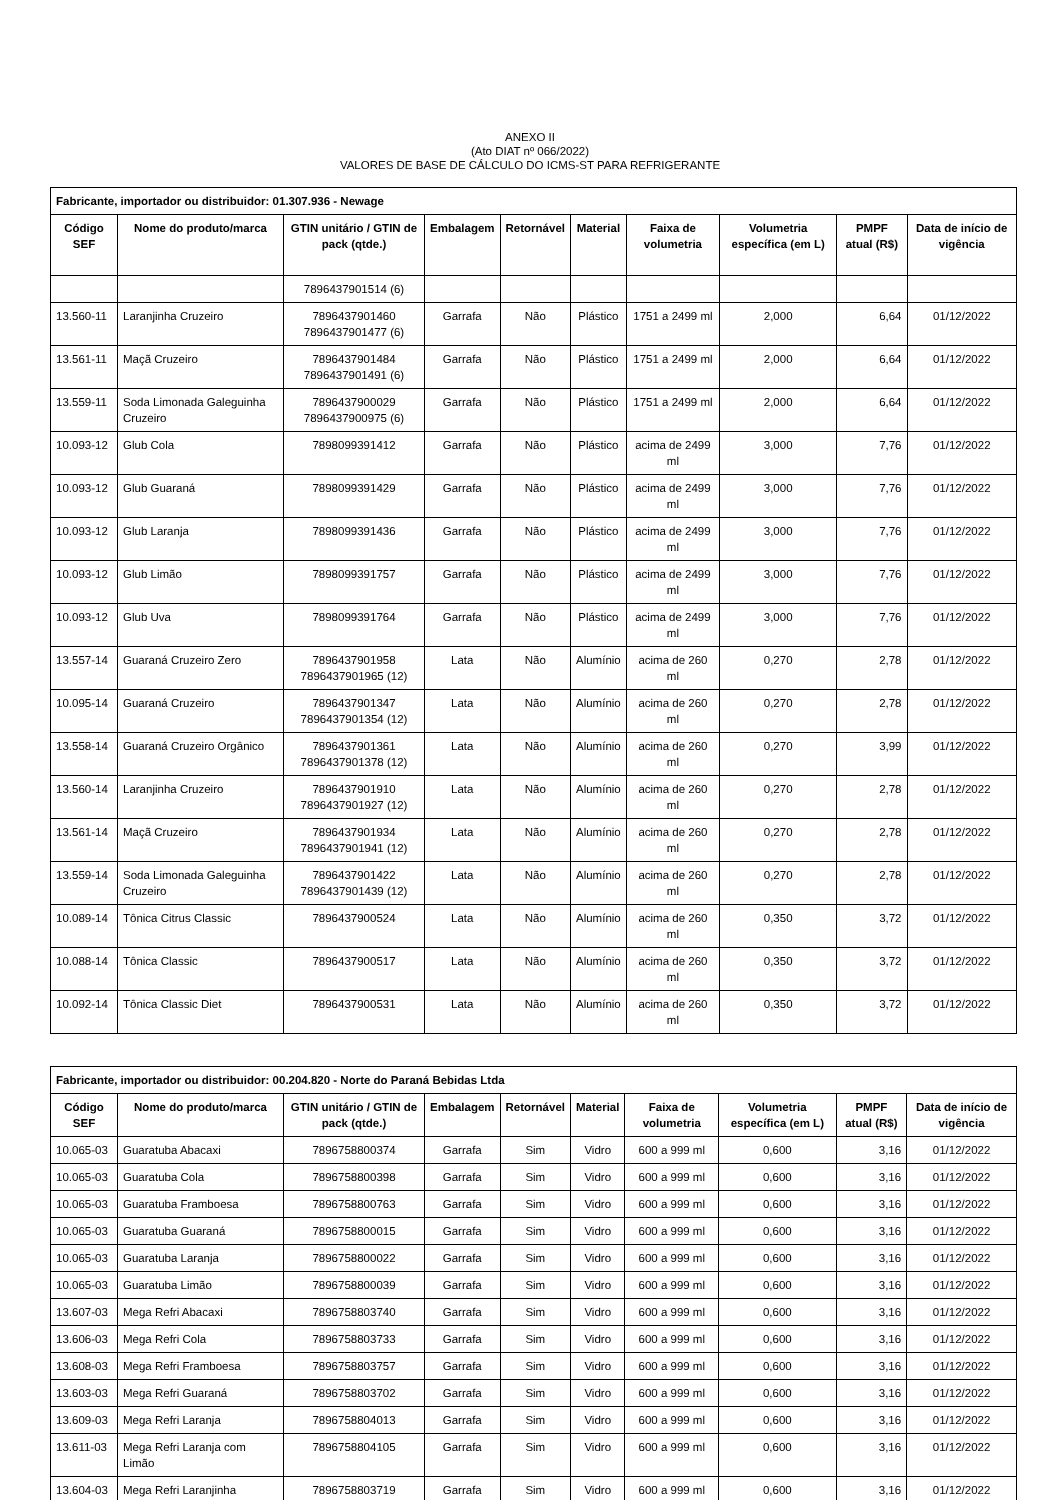ANEXO II
(Ato DIAT nº 066/2022)
VALORES DE BASE DE CÁLCULO DO ICMS-ST PARA REFRIGERANTE
| Fabricante, importador ou distribuidor: 01.307.936 - Newage | | | | | | | | | |
| --- | --- | --- | --- | --- | --- | --- | --- | --- | --- |
| Código SEF | Nome do produto/marca | GTIN unitário / GTIN de pack (qtde.) | Embalagem | Retornável | Material | Faixa de volumetria | Volumetria específica (em L) | PMPF atual (R$) | Data de início de vigência |
| | | 7896437901514 (6) | | | | | | | |
| 13.560-11 | Laranjinha Cruzeiro | 7896437901460 7896437901477 (6) | Garrafa | Não | Plástico | 1751 a 2499 ml | 2,000 | 6,64 | 01/12/2022 |
| 13.561-11 | Maçã Cruzeiro | 7896437901484 7896437901491 (6) | Garrafa | Não | Plástico | 1751 a 2499 ml | 2,000 | 6,64 | 01/12/2022 |
| 13.559-11 | Soda Limonada Galeguinha Cruzeiro | 7896437900029 7896437900975 (6) | Garrafa | Não | Plástico | 1751 a 2499 ml | 2,000 | 6,64 | 01/12/2022 |
| 10.093-12 | Glub Cola | 7898099391412 | Garrafa | Não | Plástico | acima de 2499 ml | 3,000 | 7,76 | 01/12/2022 |
| 10.093-12 | Glub Guaraná | 7898099391429 | Garrafa | Não | Plástico | acima de 2499 ml | 3,000 | 7,76 | 01/12/2022 |
| 10.093-12 | Glub Laranja | 7898099391436 | Garrafa | Não | Plástico | acima de 2499 ml | 3,000 | 7,76 | 01/12/2022 |
| 10.093-12 | Glub Limão | 7898099391757 | Garrafa | Não | Plástico | acima de 2499 ml | 3,000 | 7,76 | 01/12/2022 |
| 10.093-12 | Glub Uva | 7898099391764 | Garrafa | Não | Plástico | acima de 2499 ml | 3,000 | 7,76 | 01/12/2022 |
| 13.557-14 | Guaraná Cruzeiro Zero | 7896437901958 7896437901965 (12) | Lata | Não | Alumínio | acima de 260 ml | 0,270 | 2,78 | 01/12/2022 |
| 10.095-14 | Guaraná Cruzeiro | 7896437901347 7896437901354 (12) | Lata | Não | Alumínio | acima de 260 ml | 0,270 | 2,78 | 01/12/2022 |
| 13.558-14 | Guaraná Cruzeiro Orgânico | 7896437901361 7896437901378 (12) | Lata | Não | Alumínio | acima de 260 ml | 0,270 | 3,99 | 01/12/2022 |
| 13.560-14 | Laranjinha Cruzeiro | 7896437901910 7896437901927 (12) | Lata | Não | Alumínio | acima de 260 ml | 0,270 | 2,78 | 01/12/2022 |
| 13.561-14 | Maçã Cruzeiro | 7896437901934 7896437901941 (12) | Lata | Não | Alumínio | acima de 260 ml | 0,270 | 2,78 | 01/12/2022 |
| 13.559-14 | Soda Limonada Galeguinha Cruzeiro | 7896437901422 7896437901439 (12) | Lata | Não | Alumínio | acima de 260 ml | 0,270 | 2,78 | 01/12/2022 |
| 10.089-14 | Tônica Citrus Classic | 7896437900524 | Lata | Não | Alumínio | acima de 260 ml | 0,350 | 3,72 | 01/12/2022 |
| 10.088-14 | Tônica Classic | 7896437900517 | Lata | Não | Alumínio | acima de 260 ml | 0,350 | 3,72 | 01/12/2022 |
| 10.092-14 | Tônica Classic Diet | 7896437900531 | Lata | Não | Alumínio | acima de 260 ml | 0,350 | 3,72 | 01/12/2022 |
| Fabricante, importador ou distribuidor: 00.204.820 - Norte do Paraná Bebidas Ltda | | | | | | | | | |
| --- | --- | --- | --- | --- | --- | --- | --- | --- | --- |
| Código SEF | Nome do produto/marca | GTIN unitário / GTIN de pack (qtde.) | Embalagem | Retornável | Material | Faixa de volumetria | Volumetria específica (em L) | PMPF atual (R$) | Data de início de vigência |
| 10.065-03 | Guaratuba Abacaxi | 7896758800374 | Garrafa | Sim | Vidro | 600 a 999 ml | 0,600 | 3,16 | 01/12/2022 |
| 10.065-03 | Guaratuba Cola | 7896758800398 | Garrafa | Sim | Vidro | 600 a 999 ml | 0,600 | 3,16 | 01/12/2022 |
| 10.065-03 | Guaratuba Framboesa | 7896758800763 | Garrafa | Sim | Vidro | 600 a 999 ml | 0,600 | 3,16 | 01/12/2022 |
| 10.065-03 | Guaratuba Guaraná | 7896758800015 | Garrafa | Sim | Vidro | 600 a 999 ml | 0,600 | 3,16 | 01/12/2022 |
| 10.065-03 | Guaratuba Laranja | 7896758800022 | Garrafa | Sim | Vidro | 600 a 999 ml | 0,600 | 3,16 | 01/12/2022 |
| 10.065-03 | Guaratuba Limão | 7896758800039 | Garrafa | Sim | Vidro | 600 a 999 ml | 0,600 | 3,16 | 01/12/2022 |
| 13.607-03 | Mega Refri Abacaxi | 7896758803740 | Garrafa | Sim | Vidro | 600 a 999 ml | 0,600 | 3,16 | 01/12/2022 |
| 13.606-03 | Mega Refri Cola | 7896758803733 | Garrafa | Sim | Vidro | 600 a 999 ml | 0,600 | 3,16 | 01/12/2022 |
| 13.608-03 | Mega Refri Framboesa | 7896758803757 | Garrafa | Sim | Vidro | 600 a 999 ml | 0,600 | 3,16 | 01/12/2022 |
| 13.603-03 | Mega Refri Guaraná | 7896758803702 | Garrafa | Sim | Vidro | 600 a 999 ml | 0,600 | 3,16 | 01/12/2022 |
| 13.609-03 | Mega Refri Laranja | 7896758804013 | Garrafa | Sim | Vidro | 600 a 999 ml | 0,600 | 3,16 | 01/12/2022 |
| 13.611-03 | Mega Refri Laranja com Limão | 7896758804105 | Garrafa | Sim | Vidro | 600 a 999 ml | 0,600 | 3,16 | 01/12/2022 |
| 13.604-03 | Mega Refri Laranjinha | 7896758803719 | Garrafa | Sim | Vidro | 600 a 999 ml | 0,600 | 3,16 | 01/12/2022 |